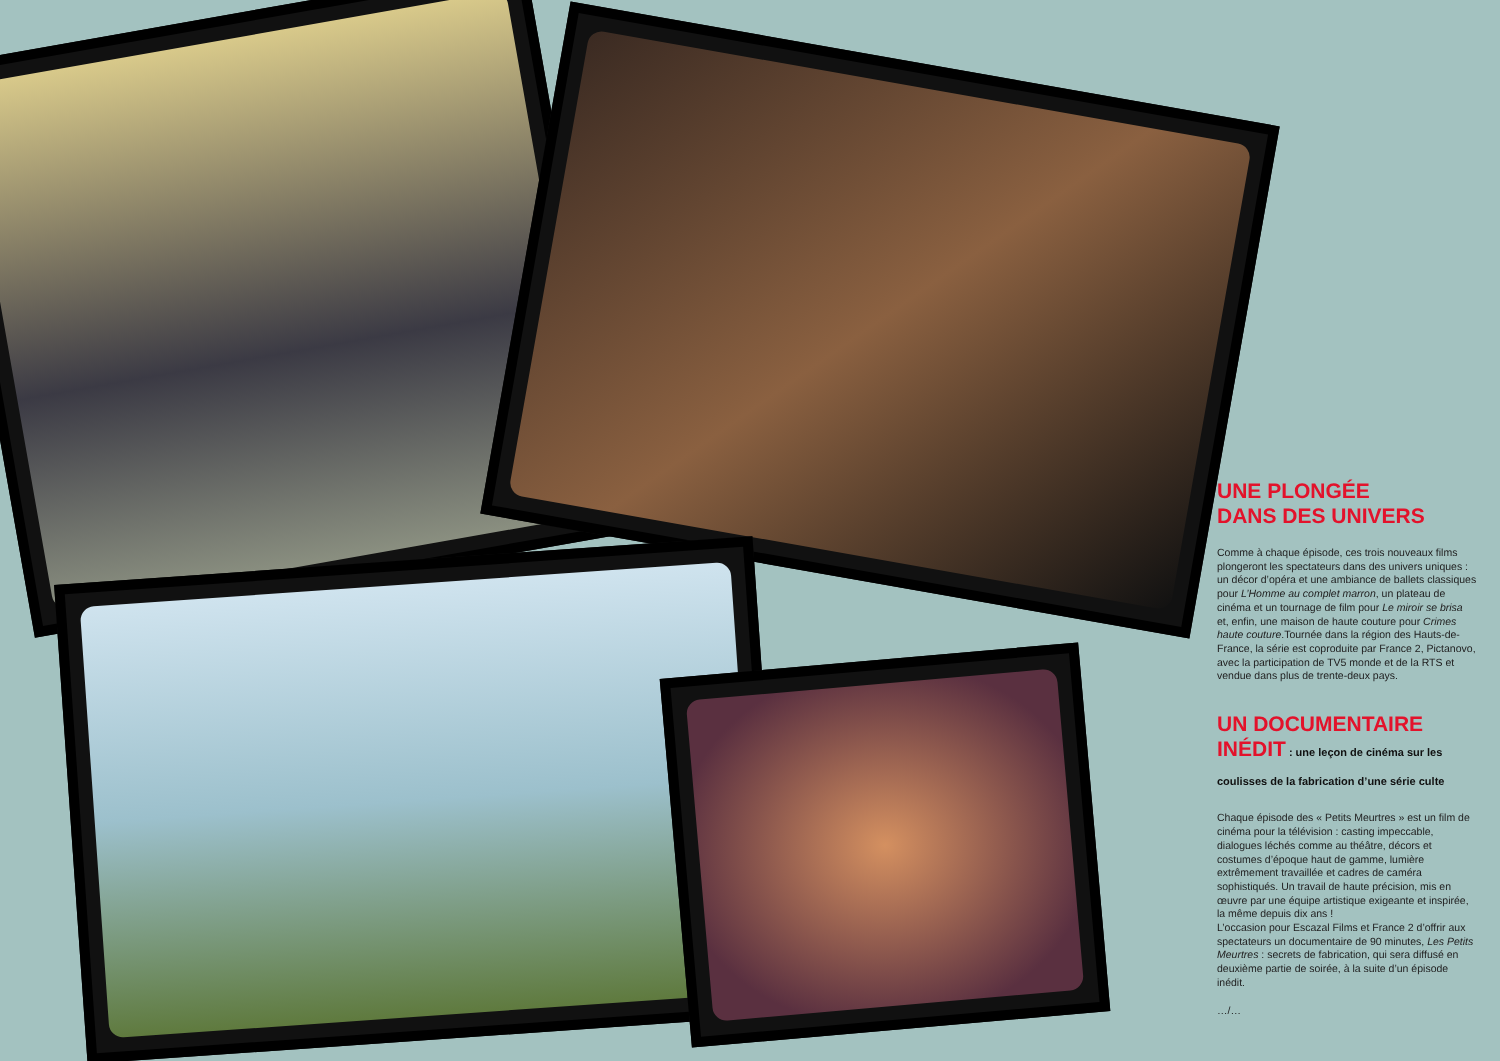UNE PLONGÉE
DANS DES UNIVERS
Comme à chaque épisode, ces trois nouveaux films plongeront les spectateurs dans des univers uniques : un décor d’opéra et une ambiance de ballets classiques pour L’Homme au complet marron, un plateau de cinéma et un tournage de film pour Le miroir se brisa et, enfin, une maison de haute couture pour Crimes haute couture.Tournée dans la région des Hauts-de-France, la série est coproduite par France 2, Pictanovo, avec la participation de TV5 monde et de la RTS et vendue dans plus de trente-deux pays.
UN DOCUMENTAIRE
INÉDIT : une leçon de cinéma sur les coulisses de la fabrication d’une série culte
Chaque épisode des « Petits Meurtres » est un film de cinéma pour la télévision : casting impeccable, dialogues léchés comme au théâtre, décors et costumes d’époque haut de gamme, lumière extrêmement travaillée et cadres de caméra sophistiqués. Un travail de haute précision, mis en œuvre par une équipe artistique exigeante et inspirée, la même depuis dix ans !
L’occasion pour Escazal Films et France 2 d’offrir aux spectateurs un documentaire de 90 minutes, Les Petits Meurtres : secrets de fabrication, qui sera diffusé en deuxième partie de soirée, à la suite d’un épisode inédit.
…/…